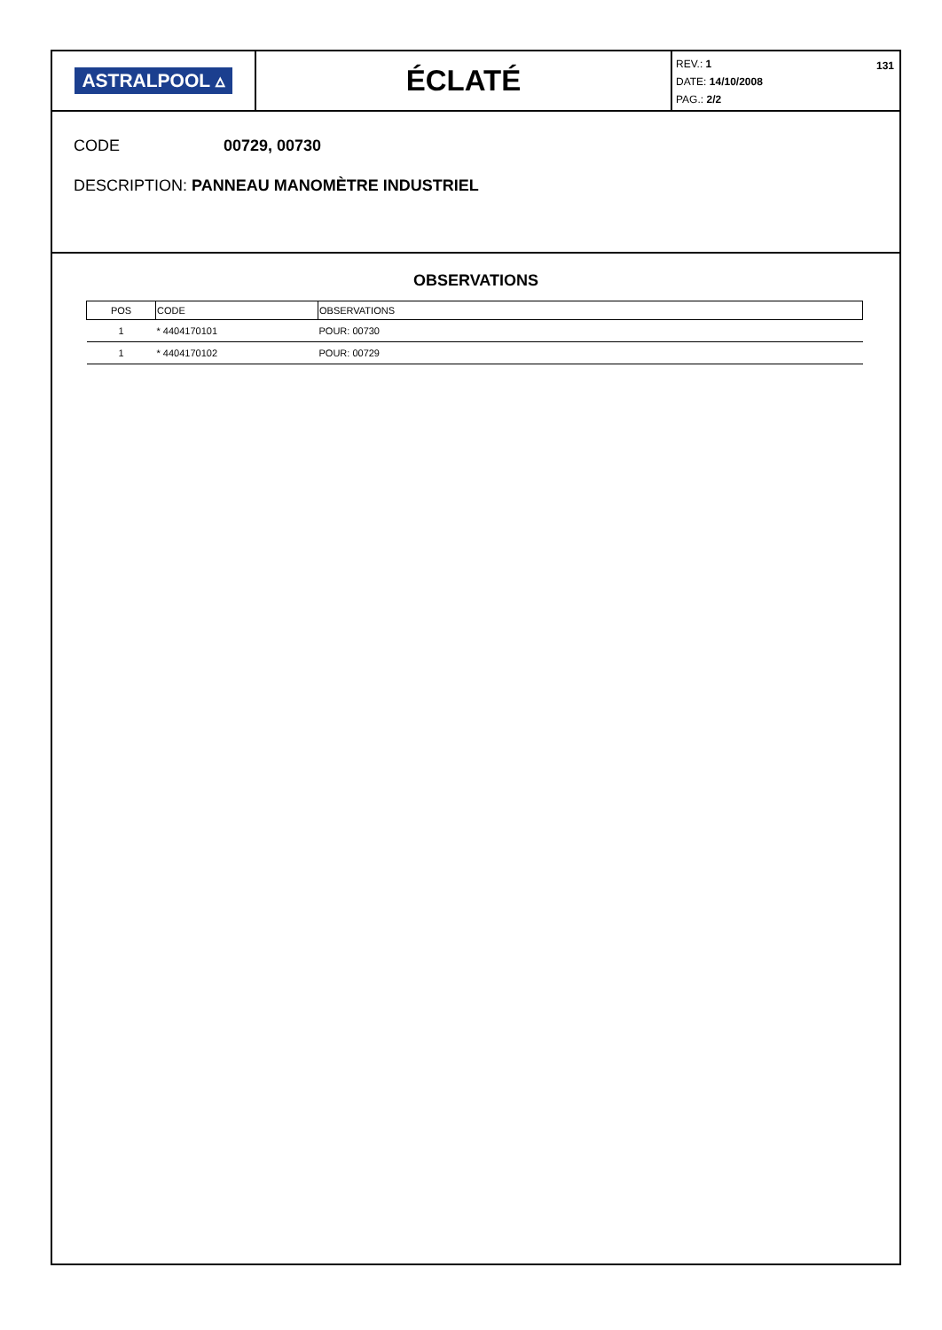ASTRALPOOL ▵
ÉCLATÉ
REV.: 1
DATE: 14/10/2008
PAG.: 2/2
131
CODE 00729, 00730
DESCRIPTION: PANNEAU MANOMÈTRE INDUSTRIEL
OBSERVATIONS
| POS | CODE | OBSERVATIONS |
| --- | --- | --- |
| 1 | * 4404170101 | POUR: 00730 |
| 1 | * 4404170102 | POUR: 00729 |